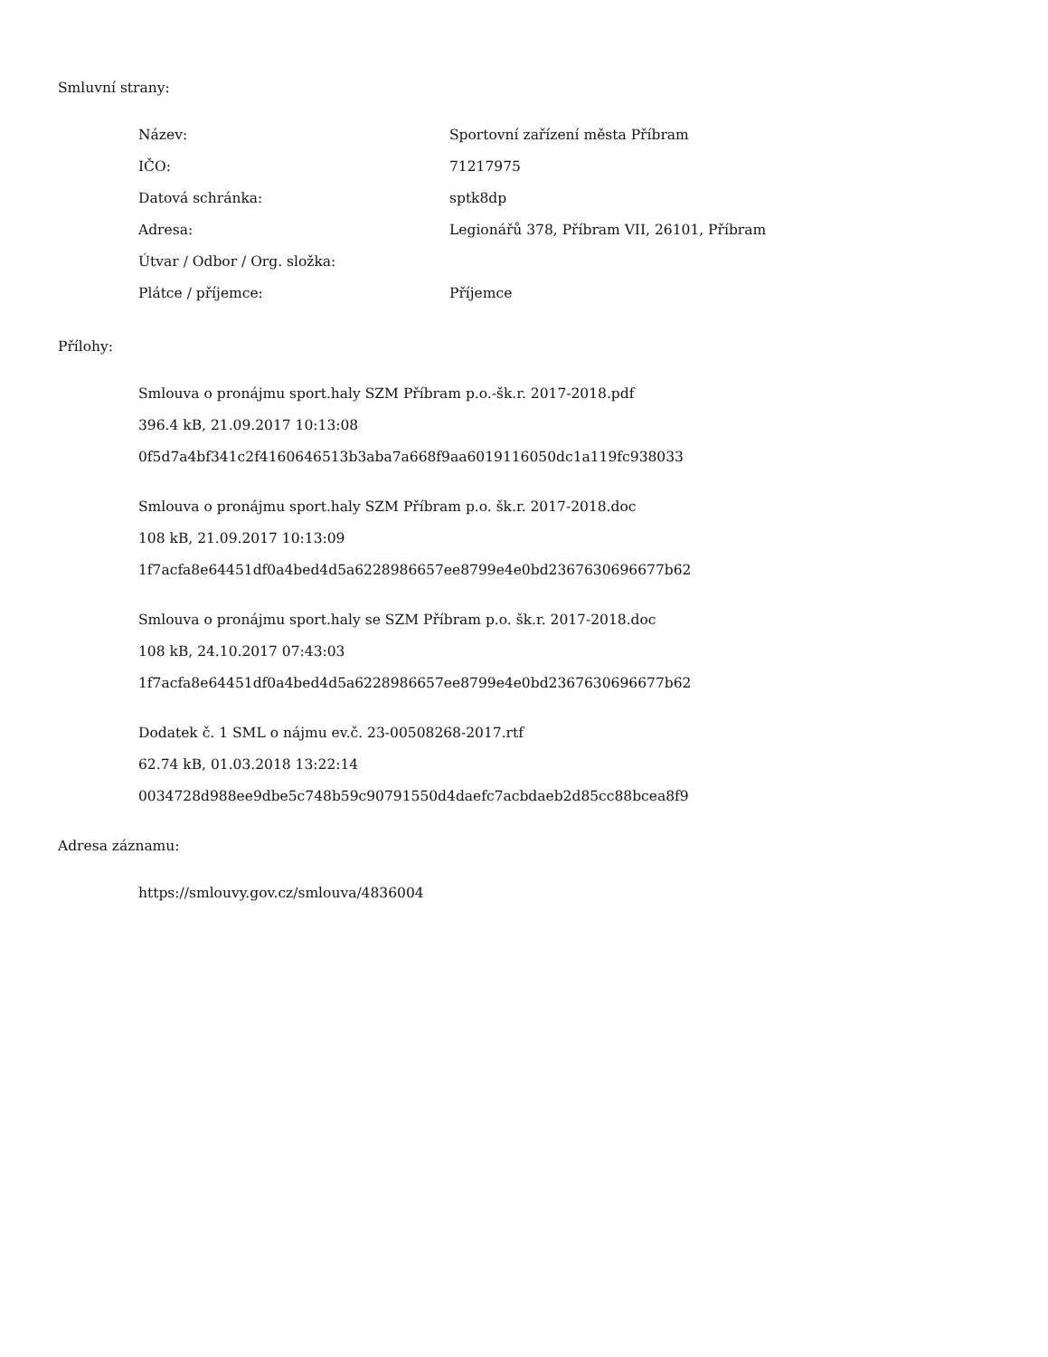Smluvní strany:
| Název: | Sportovní zařízení města Příbram |
| IČO: | 71217975 |
| Datová schránka: | sptk8dp |
| Adresa: | Legionářů 378, Příbram VII, 26101, Příbram |
| Útvar / Odbor / Org. složka: | |
| Plátce / příjemce: | Příjemce |
Přílohy:
Smlouva o pronájmu sport.haly SZM Příbram p.o.-šk.r. 2017-2018.pdf
396.4 kB, 21.09.2017 10:13:08
0f5d7a4bf341c2f4160646513b3aba7a668f9aa6019116050dc1a119fc938033
Smlouva o pronájmu sport.haly SZM Příbram p.o. šk.r. 2017-2018.doc
108 kB, 21.09.2017 10:13:09
1f7acfa8e64451df0a4bed4d5a6228986657ee8799e4e0bd2367630696677b62
Smlouva o pronájmu sport.haly se SZM Příbram p.o. šk.r. 2017-2018.doc
108 kB, 24.10.2017 07:43:03
1f7acfa8e64451df0a4bed4d5a6228986657ee8799e4e0bd2367630696677b62
Dodatek č. 1 SML o nájmu ev.č. 23-00508268-2017.rtf
62.74 kB, 01.03.2018 13:22:14
0034728d988ee9dbe5c748b59c90791550d4daefc7acbdaeb2d85cc88bcea8f9
Adresa záznamu:
https://smlouvy.gov.cz/smlouva/4836004